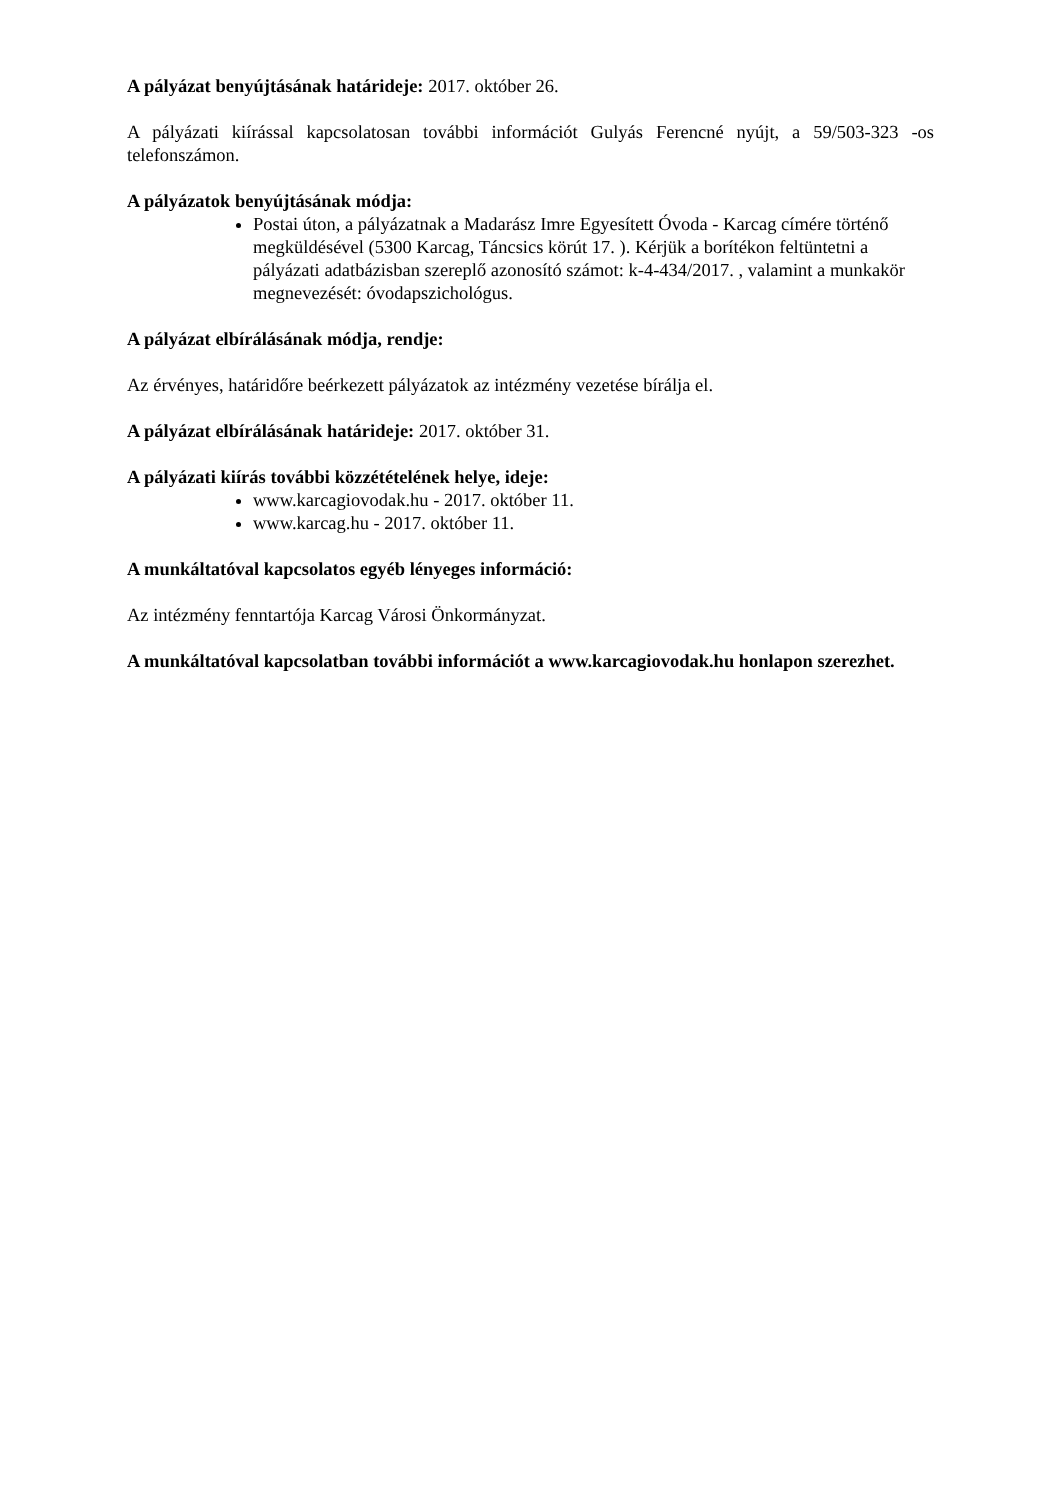A pályázat benyújtásának határideje: 2017. október 26.
A pályázati kiírással kapcsolatosan további információt Gulyás Ferencné nyújt, a 59/503-323 -os telefonszámon.
A pályázatok benyújtásának módja:
Postai úton, a pályázatnak a Madarász Imre Egyesített Óvoda - Karcag címére történő megküldésével (5300 Karcag, Táncsics körút 17. ). Kérjük a borítékon feltüntetni a pályázati adatbázisban szereplő azonosító számot: k-4-434/2017. , valamint a munkakör megnevezését: óvodapszichológus.
A pályázat elbírálásának módja, rendje:
Az érvényes, határidőre beérkezett pályázatok az intézmény vezetése bírálja el.
A pályázat elbírálásának határideje: 2017. október 31.
A pályázati kiírás további közzétételének helye, ideje:
www.karcagiovodak.hu - 2017. október 11.
www.karcag.hu - 2017. október 11.
A munkáltatóval kapcsolatos egyéb lényeges információ:
Az intézmény fenntartója Karcag Városi Önkormányzat.
A munkáltatóval kapcsolatban további információt a www.karcagiovodak.hu honlapon szerezhet.